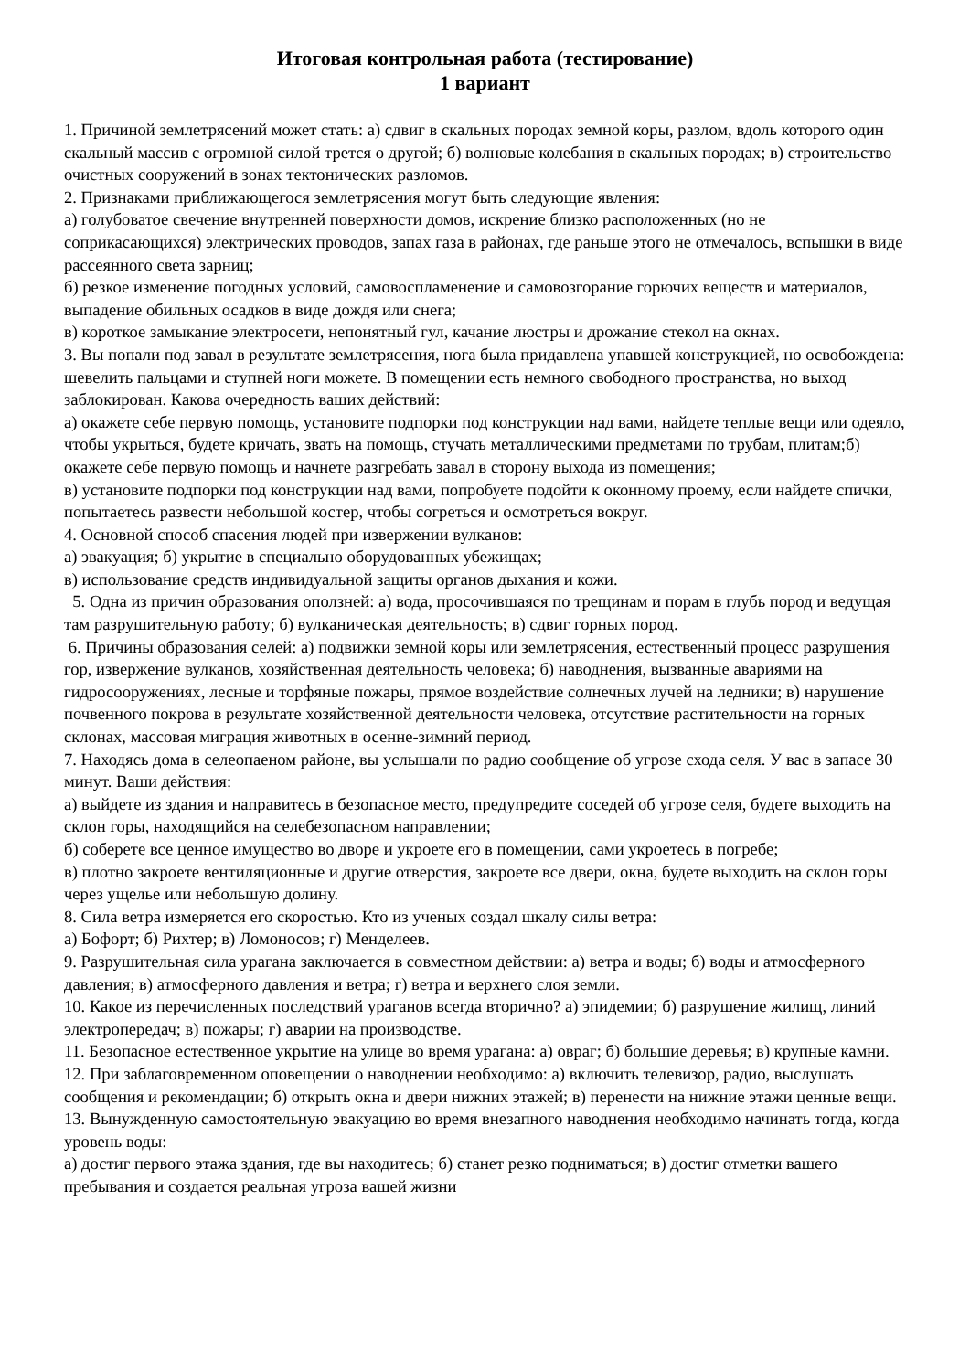Итоговая контрольная работа (тестирование)
1 вариант
1. Причиной землетрясений может стать: а) сдвиг в скальных породах земной коры, разлом, вдоль которого один скальный массив с огромной силой трется о другой; б) волновые колебания в скальных породах; в) строительство очистных сооружений в зонах тектонических разломов.
2. Признаками приближающегося землетрясения могут быть следующие явления:
а) голубоватое свечение внутренней поверхности домов, искрение близко расположенных (но не соприкасающихся) электрических проводов, запах газа в районах, где раньше этого не отмечалось, вспышки в виде рассеянного света зарниц;
б) резкое изменение погодных условий, самовоспламенение и самовозгорание горючих веществ и материалов, выпадение обильных осадков в виде дождя или снега;
в) короткое замыкание электросети, непонятный гул, качание люстры и дрожание стекол на окнах.
3. Вы попали под завал в результате землетрясения, нога была придавлена упавшей конструкцией, но освобождена: шевелить пальцами и ступней ноги можете. В помещении есть немного свободного пространства, но выход заблокирован. Какова очередность ваших действий:
а) окажете себе первую помощь, установите подпорки под конструкции над вами, найдете теплые вещи или одеяло, чтобы укрыться, будете кричать, звать на помощь, стучать металлическими предметами по трубам, плитам;б) окажете себе первую помощь и начнете разгребать завал в сторону выхода из помещения;
в) установите подпорки под конструкции над вами, попробуете подойти к оконному проему, если найдете спички, попытаетесь развести небольшой костер, чтобы согреться и осмотреться вокруг.
4. Основной способ спасения людей при извержении вулканов:
а) эвакуация; б) укрытие в специально оборудованных убежищах;
в) использование средств индивидуальной защиты органов дыхания и кожи.
5. Одна из причин образования оползней: а) вода, просочившаяся по трещинам и порам в глубь пород и ведущая там разрушительную работу; б) вулканическая деятельность; в) сдвиг горных пород.
6. Причины образования селей: а) подвижки земной коры или землетрясения, естественный процесс разрушения гор, извержение вулканов, хозяйственная деятельность человека; б) наводнения, вызванные авариями на гидросооружениях, лесные и торфяные пожары, прямое воздействие солнечных лучей на ледники; в) нарушение почвенного покрова в результате хозяйственной деятельности человека, отсутствие растительности на горных склонах, массовая миграция животных в осенне-зимний период.
7. Находясь дома в селеопаеном районе, вы услышали по радио сообщение об угрозе схода селя. У вас в запасе 30 минут. Ваши действия:
а) выйдете из здания и направитесь в безопасное место, предупредите соседей об угрозе селя, будете выходить на склон горы, находящийся на селебезопасном направлении;
б) соберете все ценное имущество во дворе и укроете его в помещении, сами укроетесь в погребе;
в) плотно закроете вентиляционные и другие отверстия, закроете все двери, окна, будете выходить на склон горы через ущелье или небольшую долину.
8. Сила ветра измеряется его скоростью. Кто из ученых создал шкалу силы ветра:
а) Бофорт; б) Рихтер; в) Ломоносов; г) Менделеев.
9. Разрушительная сила урагана заключается в совместном действии: а) ветра и воды; б) воды и атмосферного давления; в) атмосферного давления и ветра; г) ветра и верхнего слоя земли.
10. Какое из перечисленных последствий ураганов всегда вторично? а) эпидемии; б) разрушение жилищ, линий электропередач; в) пожары; г) аварии на производстве.
11. Безопасное естественное укрытие на улице во время урагана: а) овраг; б) большие деревья; в) крупные камни.
12. При заблаговременном оповещении о наводнении необходимо: а) включить телевизор, радио, выслушать сообщения и рекомендации; б) открыть окна и двери нижних этажей; в) перенести на нижние этажи ценные вещи.
13. Вынужденную самостоятельную эвакуацию во время внезапного наводнения необходимо начинать тогда, когда уровень воды:
а) достиг первого этажа здания, где вы находитесь; б) станет резко подниматься; в) достиг отметки вашего пребывания и создается реальная угроза вашей жизни